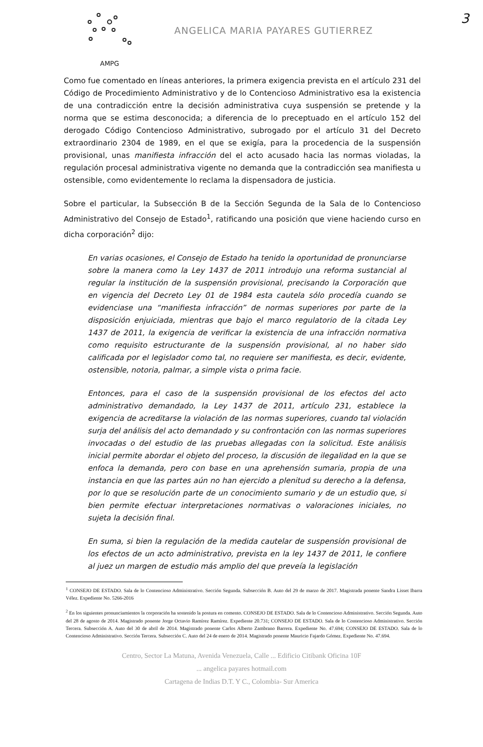3
AMPG
ANGELICA MARIA PAYARES GUTIERREZ
Como fue comentado en líneas anteriores, la primera exigencia prevista en el artículo 231 del Código de Procedimiento Administrativo y de lo Contencioso Administrativo esa la existencia de una contradicción entre la decisión administrativa cuya suspensión se pretende y la norma que se estima desconocida; a diferencia de lo preceptuado en el artículo 152 del derogado Código Contencioso Administrativo, subrogado por el artículo 31 del Decreto extraordinario 2304 de 1989, en el que se exigía, para la procedencia de la suspensión provisional, unas manifiesta infracción del el acto acusado hacia las normas violadas, la regulación procesal administrativa vigente no demanda que la contradicción sea manifiesta u ostensible, como evidentemente lo reclama la dispensadora de justicia.
Sobre el particular, la Subsección B de la Sección Segunda de la Sala de lo Contencioso Administrativo del Consejo de Estado<sup>1</sup>, ratificando una posición que viene haciendo curso en dicha corporación<sup>2</sup> dijo:
En varias ocasiones, el Consejo de Estado ha tenido la oportunidad de pronunciarse sobre la manera como la Ley 1437 de 2011 introdujo una reforma sustancial al regular la institución de la suspensión provisional, precisando la Corporación que en vigencia del Decreto Ley 01 de 1984 esta cautela sólo procedía cuando se evidenciase una “manifiesta infracción” de normas superiores por parte de la disposición enjuiciada, mientras que bajo el marco regulatorio de la citada Ley 1437 de 2011, la exigencia de verificar la existencia de una infracción normativa como requisito estructurante de la suspensión provisional, al no haber sido calificada por el legislador como tal, no requiere ser manifiesta, es decir, evidente, ostensible, notoria, palmar, a simple vista o prima facie.
Entonces, para el caso de la suspensión provisional de los efectos del acto administrativo demandado, la Ley 1437 de 2011, artículo 231, establece la exigencia de acreditarse la violación de las normas superiores, cuando tal violación surja del análisis del acto demandado y su confrontación con las normas superiores invocadas o del estudio de las pruebas allegadas con la solicitud. Este análisis inicial permite abordar el objeto del proceso, la discusión de ilegalidad en la que se enfoca la demanda, pero con base en una aprehensión sumaria, propia de una instancia en que las partes aún no han ejercido a plenitud su derecho a la defensa, por lo que se resolución parte de un conocimiento sumario y de un estudio que, si bien permite efectuar interpretaciones normativas o valoraciones iniciales, no sujeta la decisión final.
En suma, si bien la regulación de la medida cautelar de suspensión provisional de los efectos de un acto administrativo, prevista en la ley 1437 de 2011, le confiere al juez un margen de estudio más amplio del que preveía la legislación
<sup>1</sup> CONSEJO DE ESTADO. Sala de lo Contencioso Administrativo. Sección Segunda. Subsección B. Auto del 29 de marzo de 2017. Magistrada ponente Sandra Lisset Ibarra Vélez. Expediente No. 5266-2016
<sup>2</sup> En los siguientes pronunciamientos la corporación ha sostenido la postura en comento. CONSEJO DE ESTADO. Sala de lo Contencioso Administrativo. Sección Segunda. Auto del 28 de agosto de 2014. Magistrado ponente Jorge Octavio Ramírez Ramírez. Expediente 20.731; CONSEJO DE ESTADO. Sala de lo Contencioso Administrativo. Sección Tercera. Subsección A. Auto del 30 de abril de 2014. Magistrado ponente Carlos Alberto Zambrano Barrera. Expediente No. 47.694; CONSEJO DE ESTADO. Sala de lo Contencioso Administrativo. Sección Tercera. Subsección C. Auto del 24 de enero de 2014. Magistrado ponente Mauricio Fajardo Gómez. Expediente No. 47.694.
Centro, Sector La Matuna, Avenida Venezuela, Calle ... Edificio Citibank Oficina 10F
... angelica payares hotmail.com
Cartagena de Indias D.T. Y C., Colombia- Sur America